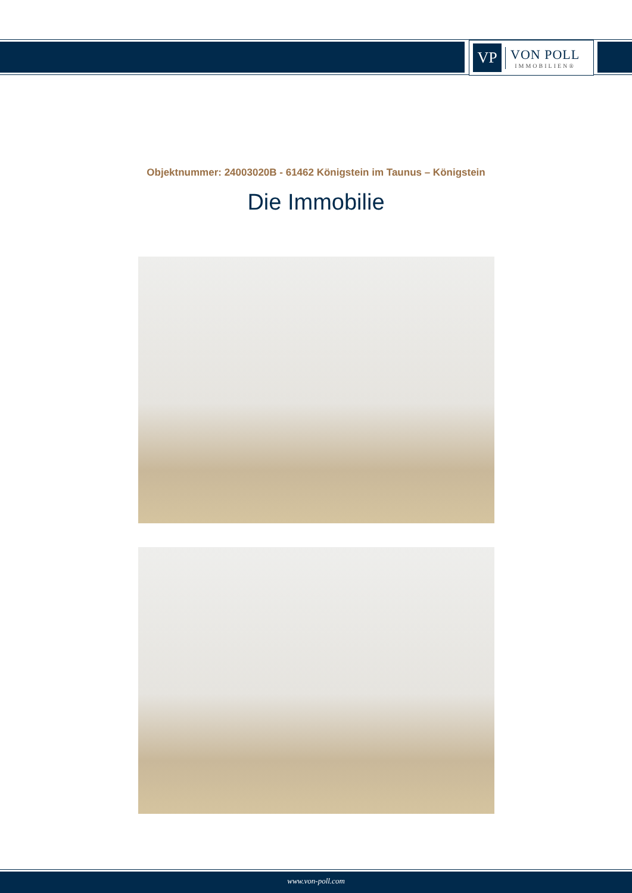VP
VON POLL
IMMOBILIEN®
Objektnummer: 24003020B - 61462 Königstein im Taunus – Königstein
Die Immobilie
www.von-poll.com